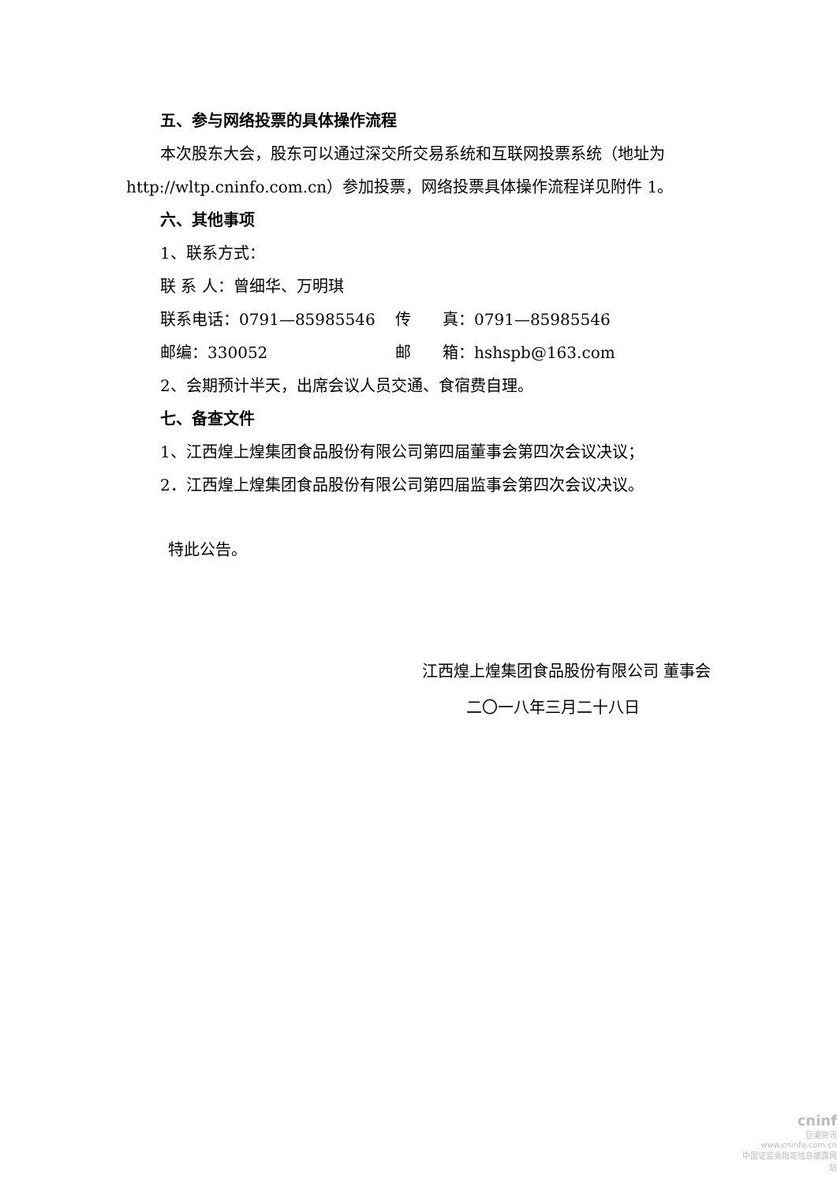五、参与网络投票的具体操作流程
本次股东大会，股东可以通过深交所交易系统和互联网投票系统（地址为
http://wltp.cninfo.com.cn）参加投票，网络投票具体操作流程详见附件 1。
六、其他事项
1、联系方式：
联 系 人：曾细华、万明琪
联系电话：0791—85985546 传　　真：0791—85985546
邮编：330052 邮　　箱：hshspb@163.com
2、会期预计半天，出席会议人员交通、食宿费自理。
七、备查文件
1、江西煌上煌集团食品股份有限公司第四届董事会第四次会议决议；
2．江西煌上煌集团食品股份有限公司第四届监事会第四次会议决议。
特此公告。
江西煌上煌集团食品股份有限公司 董事会
二〇一八年三月二十八日
cninf
巨潮资讯
www.cninfo.com.cn
中国证监会指定信息披露网站